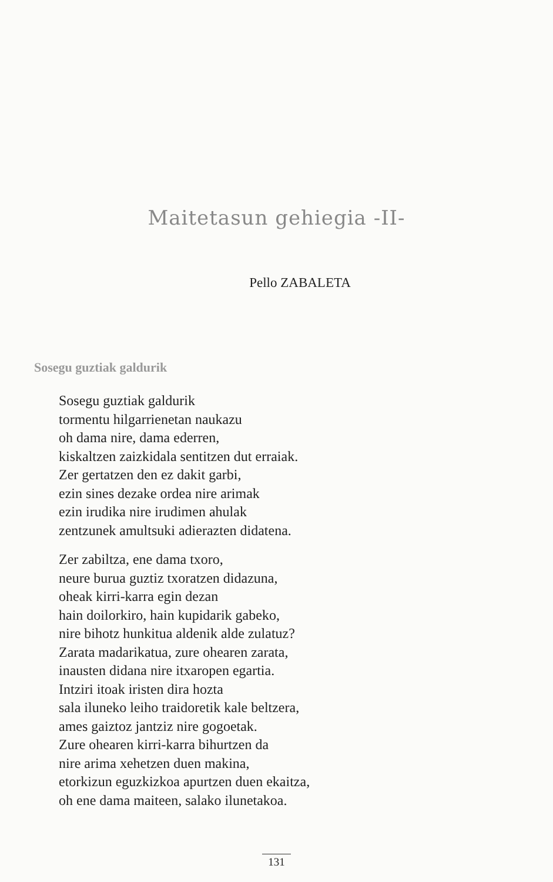Maitetasun gehiegia -II-
Pello ZABALETA
Sosegu guztiak galdurik
Sosegu guztiak galdurik
tormentu hilgarrienetan naukazu
oh dama nire, dama ederren,
kiskaltzen zaizkidala sentitzen dut erraiak.
Zer gertatzen den ez dakit garbi,
ezin sines dezake ordea nire arimak
ezin irudika nire irudimen ahulak
zentzunek amultsuki adierazten didatena.
Zer zabiltza, ene dama txoro,
neure burua guztiz txoratzen didazuna,
oheak kirri-karra egin dezan
hain doilorkiro, hain kupidarik gabeko,
nire bihotz hunkitua aldenik alde zulatuz?
Zarata madarikatua, zure ohearen zarata,
inausten didana nire itxaropen egartia.
Intziri itoak iristen dira hozta
sala iluneko leiho traidoretik kale beltzera,
ames gaiztoz jantziz nire gogoetak.
Zure ohearen kirri-karra bihurtzen da
nire arima xehetzen duen makina,
etorkizun eguzkizkoa apurtzen duen ekaitza,
oh ene dama maiteen, salako ilunetakoa.
131